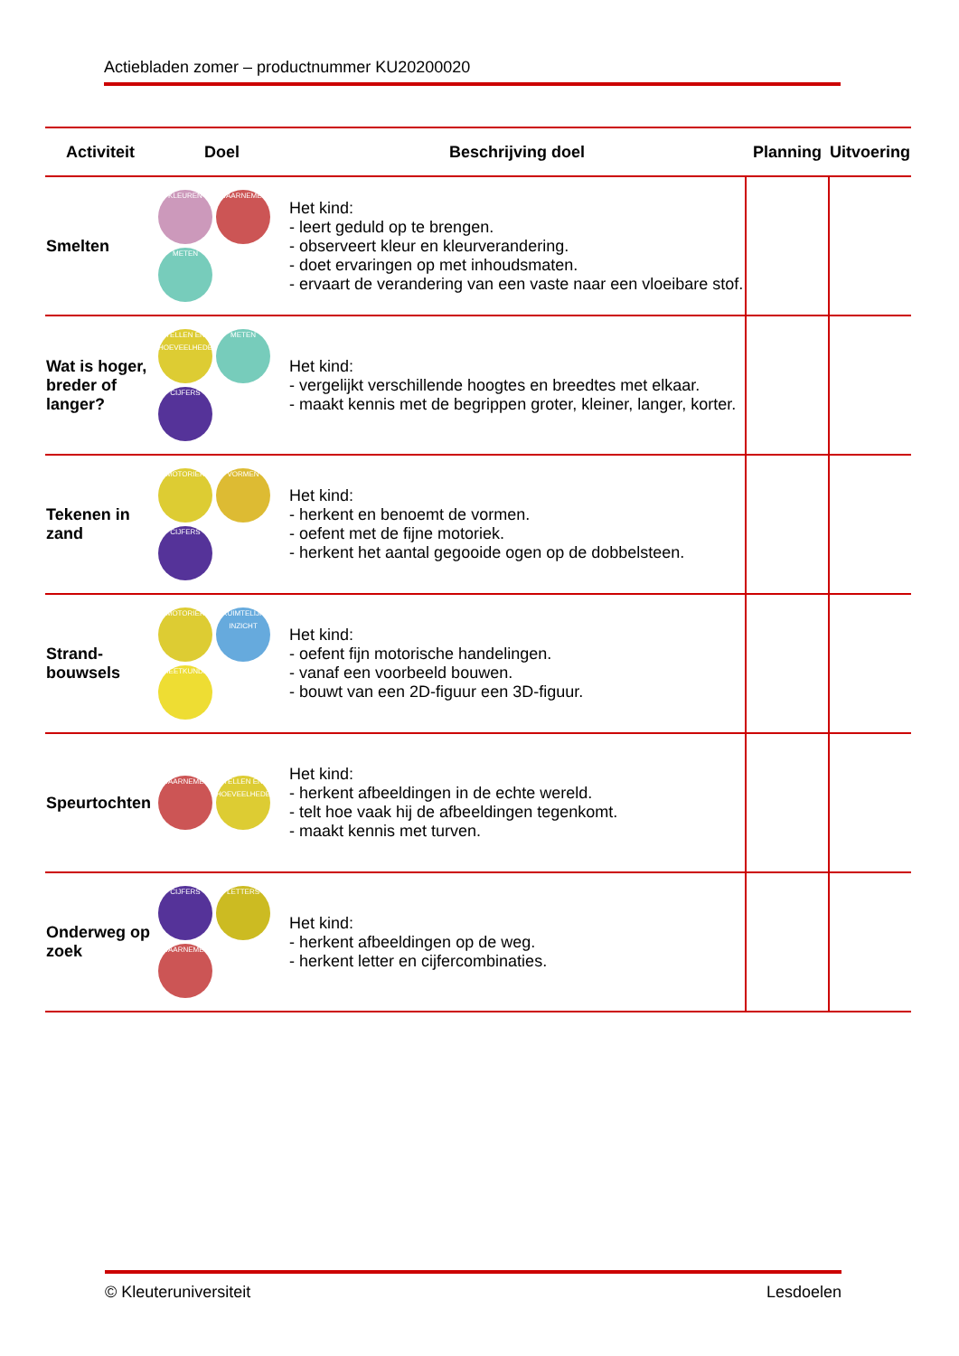Actiebladen zomer – productnummer KU20200020
| Activiteit | Doel | Beschrijving doel | Planning | Uitvoering |
| --- | --- | --- | --- | --- |
| Smelten | KLEUREN WAARNEMEN METEN | Het kind: - leert geduld op te brengen. - observeert kleur en kleurverandering. - doet ervaringen op met inhoudsmaten. - ervaart de verandering van een vaste naar een vloeibare stof. | | |
| Wat is hoger, breder of langer? | TELLEN EN HOEVEELHEDEN METEN CIJFERS | Het kind: - vergelijkt verschillende hoogtes en breedtes met elkaar. - maakt kennis met de begrippen groter, kleiner, langer, korter. | | |
| Tekenen in zand | MOTORIEK VORMEN CIJFERS | Het kind: - herkent en benoemt de vormen. - oefent met de fijne motoriek. - herkent het aantal gegooide ogen op de dobbelsteen. | | |
| Strand- bouwsels | MOTORIEK RUIMTELIJK INZICHT MEETKUNDE | Het kind: - oefent fijn motorische handelingen. - vanaf een voorbeeld bouwen. - bouwt van een 2D-figuur een 3D-figuur. | | |
| Speurtochten | WAARNEMEN TELLEN EN HOEVEELHEDEN | Het kind: - herkent afbeeldingen in de echte wereld. - telt hoe vaak hij de afbeeldingen tegenkomt. - maakt kennis met turven. | | |
| Onderweg op zoek | CIJFERS LETTERS WAARNEMEN | Het kind: - herkent afbeeldingen op de weg. - herkent letter en cijfercombinaties. | | |
© Kleuteruniversiteit Lesdoelen